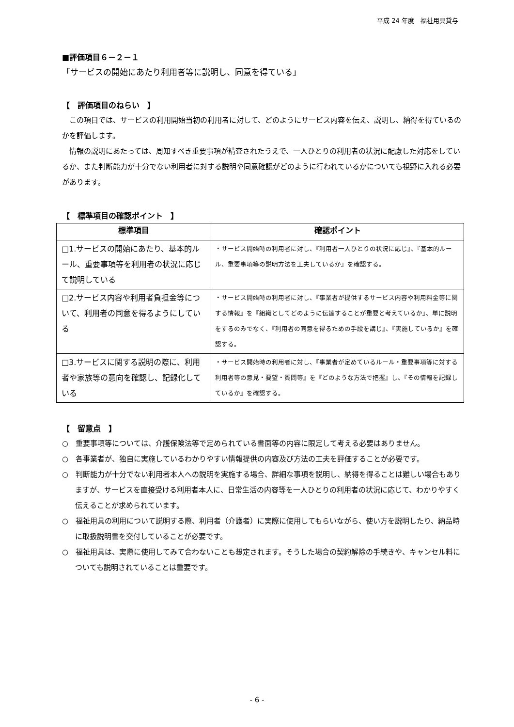平成 24 年度　福祉用具貸与
■評価項目６－２－１
「サービスの開始にあたり利用者等に説明し、同意を得ている」
【　評価項目のねらい　】
この項目では、サービスの利用開始当初の利用者に対して、どのようにサービス内容を伝え、説明し、納得を得ているのかを評価します。
情報の説明にあたっては、周知すべき重要事項が精査されたうえで、一人ひとりの利用者の状況に配慮した対応をしているか、また判断能力が十分でない利用者に対する説明や同意確認がどのように行われているかについても視野に入れる必要があります。
【　標準項目の確認ポイント　】
| 標準項目 | 確認ポイント |
| --- | --- |
| □1.サービスの開始にあたり、基本的ルール、重要事項等を利用者の状況に応じて説明している | ・サービス開始時の利用者に対し、『利用者一人ひとりの状況に応じ』、『基本的ルール、重要事項等の説明方法を工夫しているか』を確認する。 |
| □2.サービス内容や利用者負担金等について、利用者の同意を得るようにしている | ・サービス開始時の利用者に対し、『事業者が提供するサービス内容や利用料金等に関する情報』を『組織としてどのように伝達することが重要と考えているか』、単に説明をするのみでなく、『利用者の同意を得るための手段を講じ』、『実施しているか』を確認する。 |
| □3.サービスに関する説明の際に、利用者や家族等の意向を確認し、記録化している | ・サービス開始時の利用者に対し、『事業者が定めているルール・重要事項等に対する利用者等の意見・要望・質問等』を『どのような方法で把握』し、『その情報を記録しているか』を確認する。 |
【　留意点　】
○　重要事項等については、介護保険法等で定められている書面等の内容に限定して考える必要はありません。
○　各事業者が、独自に実施しているわかりやすい情報提供の内容及び方法の工夫を評価することが必要です。
○　判断能力が十分でない利用者本人への説明を実施する場合、詳細な事項を説明し、納得を得ることは難しい場合もありますが、サービスを直接受ける利用者本人に、日常生活の内容等を一人ひとりの利用者の状況に応じて、わかりやすく伝えることが求められています。
○　福祉用具の利用について説明する際、利用者（介護者）に実際に使用してもらいながら、使い方を説明したり、納品時に取扱説明書を交付していることが必要です。
○　福祉用具は、実際に使用してみて合わないことも想定されます。そうした場合の契約解除の手続きや、キャンセル料についても説明されていることは重要です。
- 6 -